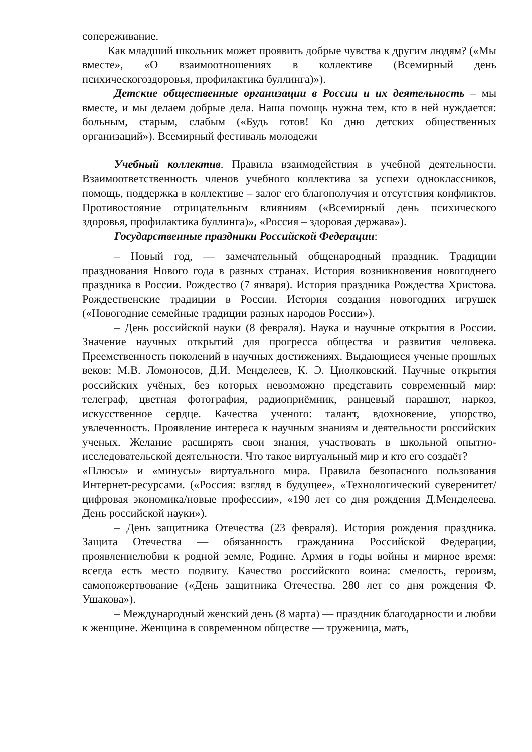сопереживание.
Как младший школьник может проявить добрые чувства к другим людям? («Мы вместе», «О взаимоотношениях в коллективе (Всемирный день психическогоздоровья, профилактика буллинга)»).
Детские общественные организации в России и их деятельность – мы вместе, и мы делаем добрые дела. Наша помощь нужна тем, кто в ней нуждается: больным, старым, слабым («Будь готов! Ко дню детских общественных организаций»). Всемирный фестиваль молодежи
Учебный коллектив. Правила взаимодействия в учебной деятельности. Взаимоответственность членов учебного коллектива за успехи одноклассников, помощь, поддержка в коллективе – залог его благополучия и отсутствия конфликтов. Противостояние отрицательным влияниям («Всемирный день психического здоровья, профилактика буллинга)», «Россия – здоровая держава»).
Государственные праздники Российской Федерации:
– Новый год, — замечательный общенародный праздник. Традиции празднования Нового года в разных странах. История возникновения новогоднего праздника в России. Рождество (7 января). История праздника Рождества Христова. Рождественские традиции в России. История создания новогодних игрушек («Новогодние семейные традиции разных народов России»).
– День российской науки (8 февраля). Наука и научные открытия в России. Значение научных открытий для прогресса общества и развития человека. Преемственность поколений в научных достижениях. Выдающиеся ученые прошлых веков: М.В. Ломоносов, Д.И. Менделеев, К. Э. Циолковский. Научные открытия российских учёных, без которых невозможно представить современный мир: телеграф, цветная фотография, радиоприёмник, ранцевый парашют, наркоз, искусственное сердце. Качества ученого: талант, вдохновение, упорство, увлеченность. Проявление интереса к научным знаниям и деятельности российских ученых. Желание расширять свои знания, участвовать в школьной опытно- исследовательской деятельности. Что такое виртуальный мир и кто его создаёт?
«Плюсы» и «минусы» виртуального мира. Правила безопасного пользования Интернет-ресурсами. («Россия: взгляд в будущее», «Технологический суверенитет/цифровая экономика/новые профессии», «190 лет со дня рождения Д.Менделеева. День российской науки»).
– День защитника Отечества (23 февраля). История рождения праздника. Защита Отечества — обязанность гражданина Российской Федерации, проявлениелюбви к родной земле, Родине. Армия в годы войны и мирное время: всегда есть место подвигу. Качество российского воина: смелость, героизм, самопожертвование («День защитника Отечества. 280 лет со дня рождения Ф. Ушакова»).
– Международный женский день (8 марта) — праздник благодарности и любви к женщине. Женщина в современном обществе — труженица, мать,